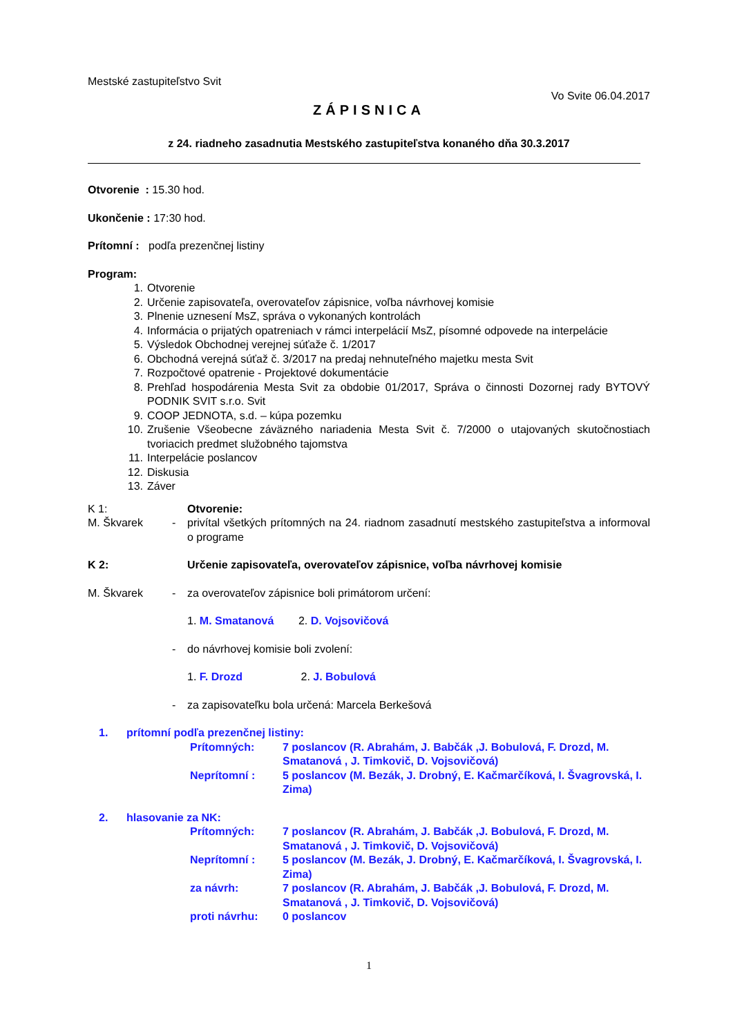Mestské zastupiteľstvo Svit
Vo Svite 06.04.2017
ZÁPISNICA
z 24. riadneho zasadnutia Mestského zastupiteľstva konaného dňa 30.3.2017
Otvorenie : 15.30 hod.
Ukončenie : 17:30 hod.
Prítomní : podľa prezenčnej listiny
Program:
1. Otvorenie
2. Určenie zapisovateľa, overovateľov zápisnice, voľba návrhovej komisie
3. Plnenie uznesení MsZ, správa o vykonaných kontrolách
4. Informácia o prijatých opatreniach v rámci interpelácií MsZ, písomné odpovede na interpelácie
5. Výsledok Obchodnej verejnej súťaže č. 1/2017
6. Obchodná verejná súťaž č. 3/2017 na predaj nehnuteľného majetku mesta Svit
7. Rozpočtové opatrenie - Projektové dokumentácie
8. Prehľad hospodárenia Mesta Svit za obdobie 01/2017, Správa o činnosti Dozornej rady BYTOVÝ PODNIK SVIT s.r.o. Svit
9. COOP JEDNOTA, s.d. – kúpa pozemku
10. Zrušenie Všeobecne záväzného nariadenia Mesta Svit č. 7/2000 o utajovaných skutočnostiach tvoriacich predmet služobného tajomstva
11. Interpelácie poslancov
12. Diskusia
13. Záver
K 1: Otvorenie:
M. Škvarek - privítal všetkých prítomných na 24. riadnom zasadnutí mestského zastupiteľstva a informoval o programe
K 2: Určenie zapisovateľa, overovateľov zápisnice, voľba návrhovej komisie
M. Škvarek - za overovateľov zápisnice boli primátorom určení:
1. M. Smatanová 2. D. Vojsovičová
- do návrhovej komisie boli zvolení:
1. F. Drozd 2. J. Bobulová
- za zapisovateľku bola určená: Marcela Berkešová
1. prítomní podľa prezenčnej listiny:
Prítomných: 7 poslancov (R. Abrahám, J. Babčák ,J. Bobulová, F. Drozd, M. Smatanová , J. Timkovič, D. Vojsovičová)
Neprítomní : 5 poslancov (M. Bezák, J. Drobný, E. Kačmarčíková, I. Švagrovská, I. Zima)
2. hlasovanie za NK:
Prítomných: 7 poslancov (R. Abrahám, J. Babčák ,J. Bobulová, F. Drozd, M. Smatanová , J. Timkovič, D. Vojsovičová)
Neprítomní : 5 poslancov (M. Bezák, J. Drobný, E. Kačmarčíková, I. Švagrovská, I. Zima)
za návrh: 7 poslancov (R. Abrahám, J. Babčák ,J. Bobulová, F. Drozd, M. Smatanová , J. Timkovič, D. Vojsovičová)
proti návrhu: 0 poslancov
1